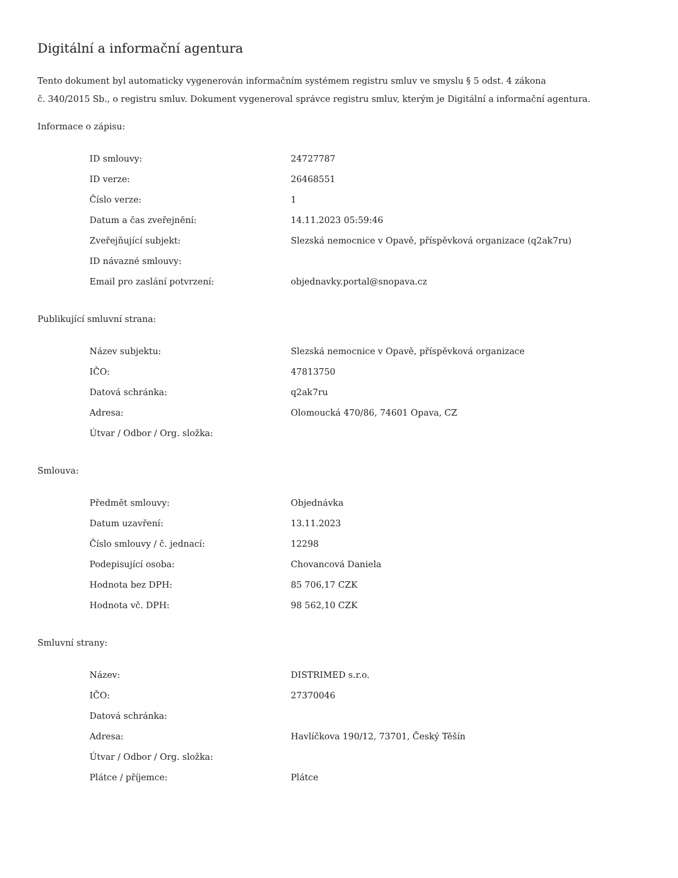Digitální a informační agentura
Tento dokument byl automaticky vygenerován informačním systémem registru smluv ve smyslu § 5 odst. 4 zákona
č. 340/2015 Sb., o registru smluv. Dokument vygeneroval správce registru smluv, kterým je Digitální a informační agentura.
Informace o zápisu:
| ID smlouvy: | 24727787 |
| ID verze: | 26468551 |
| Číslo verze: | 1 |
| Datum a čas zveřejnění: | 14.11.2023 05:59:46 |
| Zveřejňující subjekt: | Slezská nemocnice v Opavě, příspěvková organizace (q2ak7ru) |
| ID návazné smlouvy: | |
| Email pro zaslání potvrzení: | objednavky.portal@snopava.cz |
Publikující smluvní strana:
| Název subjektu: | Slezská nemocnice v Opavě, příspěvková organizace |
| IČO: | 47813750 |
| Datová schránka: | q2ak7ru |
| Adresa: | Olomoucká 470/86, 74601 Opava, CZ |
| Útvar / Odbor / Org. složka: | |
Smlouva:
| Předmět smlouvy: | Objednávka |
| Datum uzavření: | 13.11.2023 |
| Číslo smlouvy / č. jednací: | 12298 |
| Podepisující osoba: | Chovancová Daniela |
| Hodnota bez DPH: | 85 706,17 CZK |
| Hodnota vč. DPH: | 98 562,10 CZK |
Smluvní strany:
| Název: | DISTRIMED s.r.o. |
| IČO: | 27370046 |
| Datová schránka: | |
| Adresa: | Havlíčkova 190/12, 73701, Český Těšín |
| Útvar / Odbor / Org. složka: | |
| Plátce / příjemce: | Plátce |